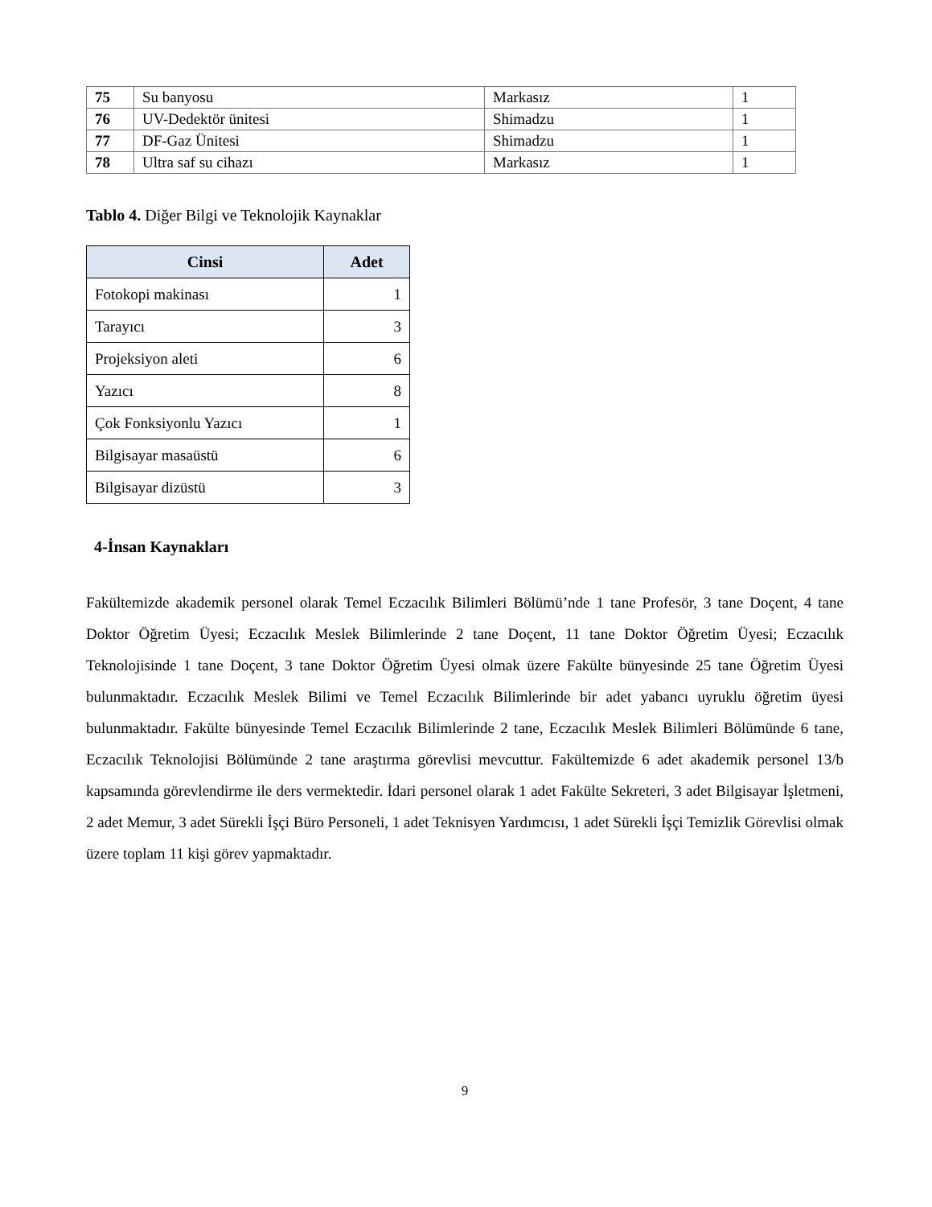| 75 | Su banyosu | Markasız | 1 |
| 76 | UV-Dedektör ünitesi | Shimadzu | 1 |
| 77 | DF-Gaz Ünitesi | Shimadzu | 1 |
| 78 | Ultra saf su cihazı | Markasız | 1 |
Tablo 4. Diğer Bilgi ve Teknolojik Kaynaklar
| Cinsi | Adet |
| --- | --- |
| Fotokopi makinası | 1 |
| Tarayıcı | 3 |
| Projeksiyon aleti | 6 |
| Yazıcı | 8 |
| Çok Fonksiyonlu Yazıcı | 1 |
| Bilgisayar masaüstü | 6 |
| Bilgisayar dizüstü | 3 |
4-İnsan Kaynakları
Fakültemizde akademik personel olarak Temel Eczacılık Bilimleri Bölümü’nde 1 tane Profesör, 3 tane Doçent, 4 tane Doktor Öğretim Üyesi; Eczacılık Meslek Bilimlerinde 2 tane Doçent, 11 tane Doktor Öğretim Üyesi; Eczacılık Teknolojisinde 1 tane Doçent, 3 tane Doktor Öğretim Üyesi olmak üzere Fakülte bünyesinde 25 tane Öğretim Üyesi bulunmaktadır. Eczacılık Meslek Bilimi ve Temel Eczacılık Bilimlerinde bir adet yabancı uyruklu öğretim üyesi bulunmaktadır. Fakülte bünyesinde Temel Eczacılık Bilimlerinde 2 tane, Eczacılık Meslek Bilimleri Bölümünde 6 tane, Eczacılık Teknolojisi Bölümünde 2 tane araştırma görevlisi mevcuttur. Fakültemizde 6 adet akademik personel 13/b kapsamında görevlendirme ile ders vermektedir. İdari personel olarak 1 adet Fakülte Sekreteri, 3 adet Bilgisayar İşletmeni, 2 adet Memur, 3 adet Sürekli İşçi Büro Personeli, 1 adet Teknisyen Yardımcısı, 1 adet Sürekli İşçi Temizlik Görevlisi olmak üzere toplam 11 kişi görev yapmaktadır.
9